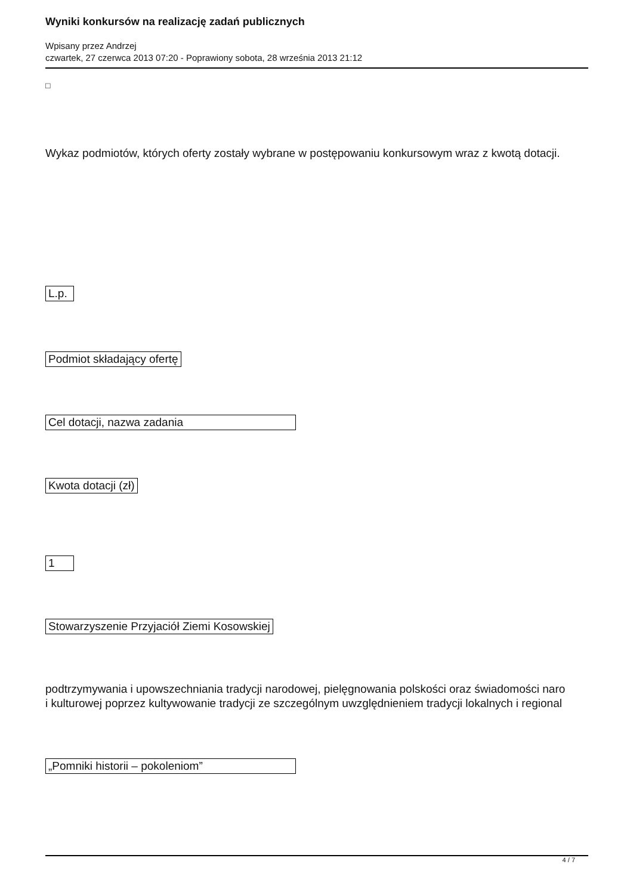Wyniki konkursów na realizację zadań publicznych
Wpisany przez Andrzej
czwartek, 27 czerwca 2013 07:20 - Poprawiony sobota, 28 września 2013 21:12
□
Wykaz podmiotów, których oferty zostały wybrane w postępowaniu konkursowym wraz z kwotą dotacji.
L.p.
Podmiot składający ofertę
Cel dotacji, nazwa zadania
Kwota dotacji (zł)
1
Stowarzyszenie Przyjaciół Ziemi Kosowskiej
podtrzymywania i upowszechniania tradycji narodowej, pielęgnowania polskości oraz świadomości naro
i kulturowej poprzez kultywowanie tradycji ze szczególnym uwzględnieniem tradycji lokalnych i regional
„Pomniki historii – pokoleniom”
4 / 7